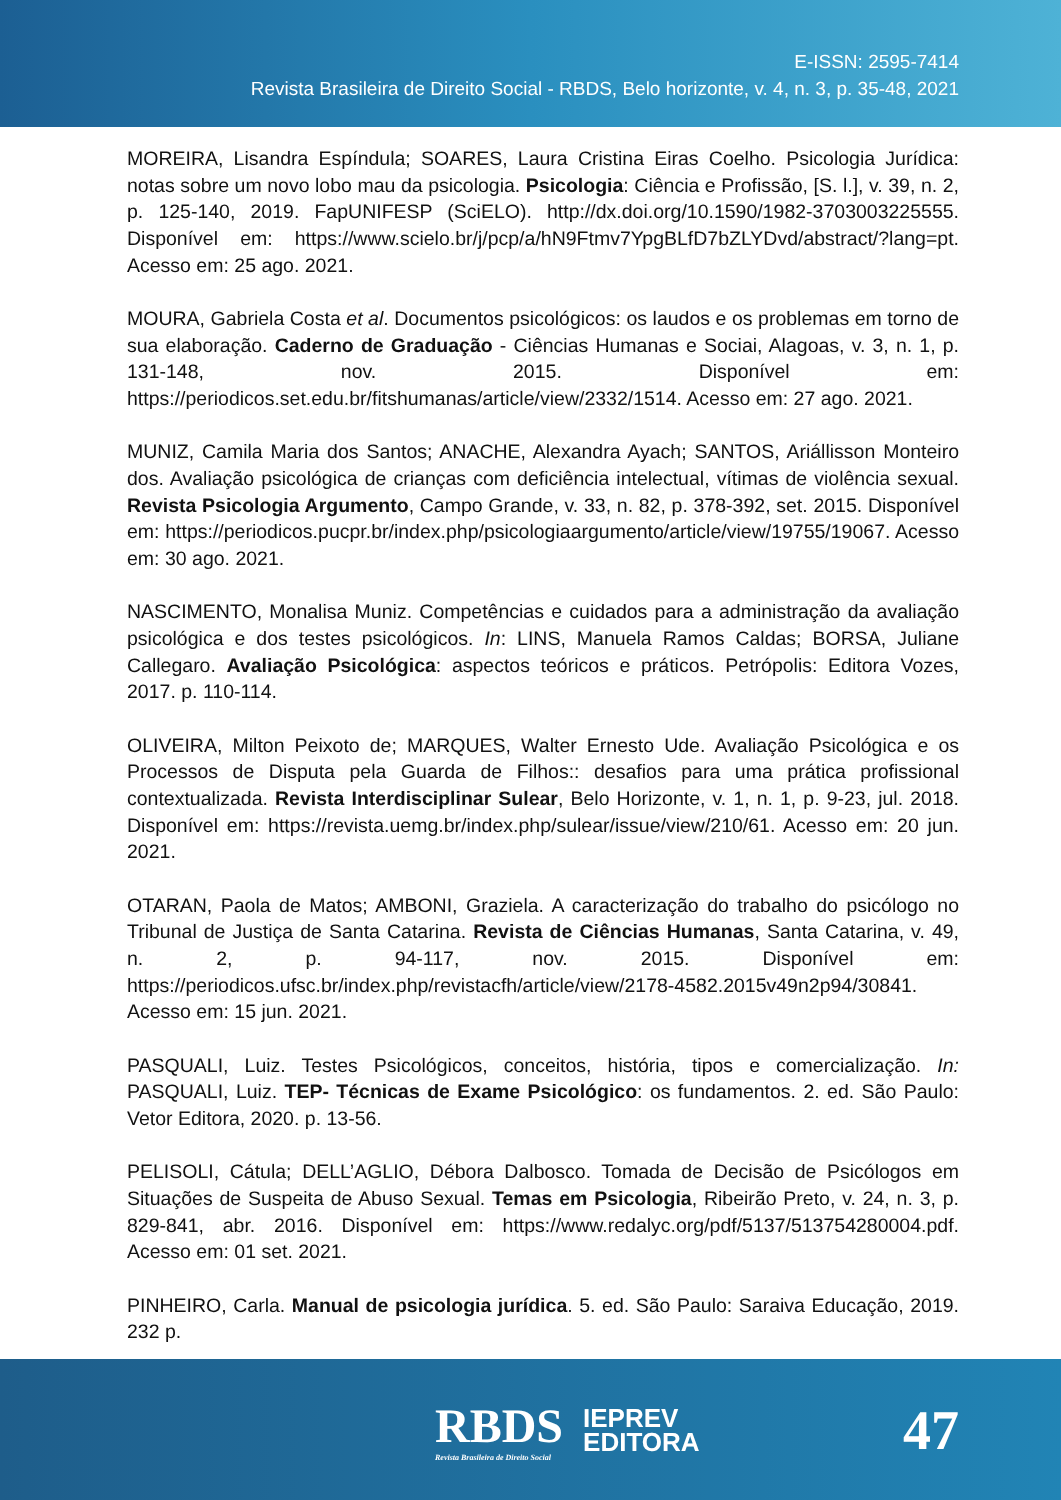E-ISSN: 2595-7414
Revista Brasileira de Direito Social - RBDS, Belo horizonte, v. 4, n. 3, p. 35-48, 2021
MOREIRA, Lisandra Espíndula; SOARES, Laura Cristina Eiras Coelho. Psicologia Jurídica: notas sobre um novo lobo mau da psicologia. Psicologia: Ciência e Profissão, [S. l.], v. 39, n. 2, p. 125-140, 2019. FapUNIFESP (SciELO). http://dx.doi.org/10.1590/1982-3703003225555. Disponível em: https://www.scielo.br/j/pcp/a/hN9Ftmv7YpgBLfD7bZLYDvd/abstract/?lang=pt. Acesso em: 25 ago. 2021.
MOURA, Gabriela Costa et al. Documentos psicológicos: os laudos e os problemas em torno de sua elaboração. Caderno de Graduação - Ciências Humanas e Sociai, Alagoas, v. 3, n. 1, p. 131-148, nov. 2015. Disponível em: https://periodicos.set.edu.br/fitshumanas/article/view/2332/1514. Acesso em: 27 ago. 2021.
MUNIZ, Camila Maria dos Santos; ANACHE, Alexandra Ayach; SANTOS, Ariállisson Monteiro dos. Avaliação psicológica de crianças com deficiência intelectual, vítimas de violência sexual. Revista Psicologia Argumento, Campo Grande, v. 33, n. 82, p. 378-392, set. 2015. Disponível em: https://periodicos.pucpr.br/index.php/psicologiaargumento/article/view/19755/19067. Acesso em: 30 ago. 2021.
NASCIMENTO, Monalisa Muniz. Competências e cuidados para a administração da avaliação psicológica e dos testes psicológicos. In: LINS, Manuela Ramos Caldas; BORSA, Juliane Callegaro. Avaliação Psicológica: aspectos teóricos e práticos. Petrópolis: Editora Vozes, 2017. p. 110-114.
OLIVEIRA, Milton Peixoto de; MARQUES, Walter Ernesto Ude. Avaliação Psicológica e os Processos de Disputa pela Guarda de Filhos:: desafios para uma prática profissional contextualizada. Revista Interdisciplinar Sulear, Belo Horizonte, v. 1, n. 1, p. 9-23, jul. 2018. Disponível em: https://revista.uemg.br/index.php/sulear/issue/view/210/61. Acesso em: 20 jun. 2021.
OTARAN, Paola de Matos; AMBONI, Graziela. A caracterização do trabalho do psicólogo no Tribunal de Justiça de Santa Catarina. Revista de Ciências Humanas, Santa Catarina, v. 49, n. 2, p. 94-117, nov. 2015. Disponível em: https://periodicos.ufsc.br/index.php/revistacfh/article/view/2178-4582.2015v49n2p94/30841. Acesso em: 15 jun. 2021.
PASQUALI, Luiz. Testes Psicológicos, conceitos, história, tipos e comercialização. In: PASQUALI, Luiz. TEP- Técnicas de Exame Psicológico: os fundamentos. 2. ed. São Paulo: Vetor Editora, 2020. p. 13-56.
PELISOLI, Cátula; DELL’AGLIO, Débora Dalbosco. Tomada de Decisão de Psicólogos em Situações de Suspeita de Abuso Sexual. Temas em Psicologia, Ribeirão Preto, v. 24, n. 3, p. 829-841, abr. 2016. Disponível em: https://www.redalyc.org/pdf/5137/513754280004.pdf. Acesso em: 01 set. 2021.
PINHEIRO, Carla. Manual de psicologia jurídica. 5. ed. São Paulo: Saraiva Educação, 2019. 232 p.
RBDS
Revista Brasileira de Direito Social
IEPREV
EDITORA
47